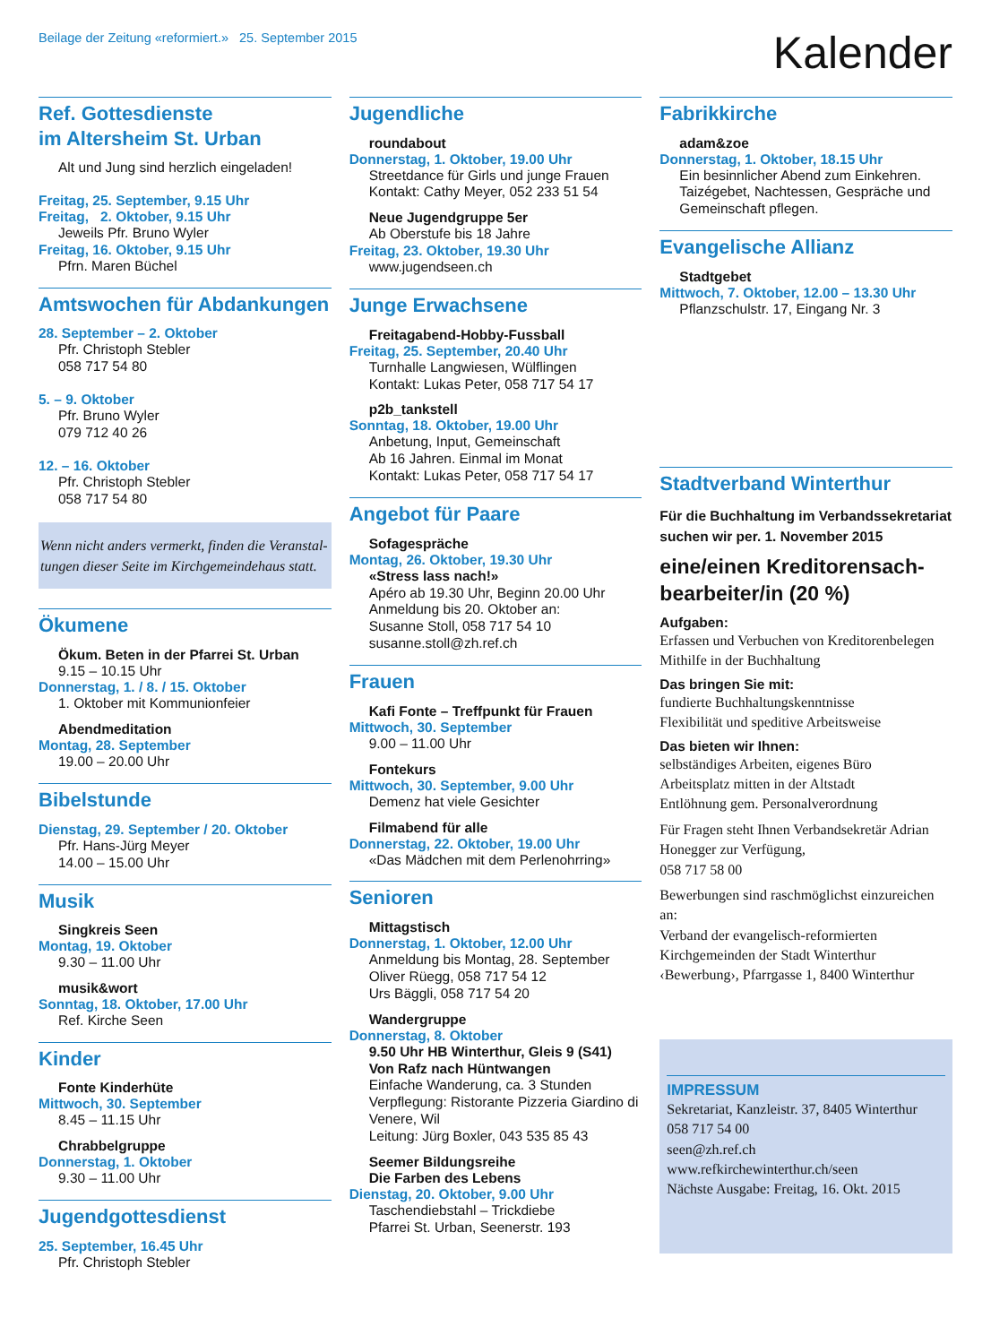Beilage der Zeitung «reformiert.» 25. September 2015
Kalender
Ref. Gottesdienste
im Altersheim St. Urban
Alt und Jung sind herzlich eingeladen!
Freitag, 25. September, 9.15 Uhr
Freitag, 2. Oktober, 9.15 Uhr
Jeweils Pfr. Bruno Wyler
Freitag, 16. Oktober, 9.15 Uhr
Pfrn. Maren Büchel
Amtswochen für Abdankungen
28. September – 2. Oktober
Pfr. Christoph Stebler
058 717 54 80
5. – 9. Oktober
Pfr. Bruno Wyler
079 712 40 26
12. – 16. Oktober
Pfr. Christoph Stebler
058 717 54 80
Wenn nicht anders vermerkt, finden die Veranstal­tungen dieser Seite im Kirchgemeindehaus statt.
Ökumene
Ökum. Beten in der Pfarrei St. Urban
9.15 – 10.15 Uhr
Donnerstag, 1. / 8. / 15. Oktober
1. Oktober mit Kommunionfeier
Abendmeditation
Montag, 28. September
19.00 – 20.00 Uhr
Bibelstunde
Dienstag, 29. September / 20. Oktober
Pfr. Hans-Jürg Meyer
14.00 – 15.00 Uhr
Musik
Singkreis Seen
Montag, 19. Oktober
9.30 – 11.00 Uhr
musik&wort
Sonntag, 18. Oktober, 17.00 Uhr
Ref. Kirche Seen
Kinder
Fonte Kinderhüte
Mittwoch, 30. September
8.45 – 11.15 Uhr
Chrabbelgruppe
Donnerstag, 1. Oktober
9.30 – 11.00 Uhr
Jugendgottesdienst
25. September, 16.45 Uhr
Pfr. Christoph Stebler
Jugendliche
roundabout
Donnerstag, 1. Oktober, 19.00 Uhr
Streetdance für Girls und junge Frauen
Kontakt: Cathy Meyer, 052 233 51 54
Neue Jugendgruppe 5er
Ab Oberstufe bis 18 Jahre
Freitag, 23. Oktober, 19.30 Uhr
www.jugendseen.ch
Junge Erwachsene
Freitagabend-Hobby-Fussball
Freitag, 25. September, 20.40 Uhr
Turnhalle Langwiesen, Wülflingen
Kontakt: Lukas Peter, 058 717 54 17
p2b_tankstell
Sonntag, 18. Oktober, 19.00 Uhr
Anbetung, Input, Gemeinschaft
Ab 16 Jahren. Einmal im Monat
Kontakt: Lukas Peter, 058 717 54 17
Angebot für Paare
Sofagespräche
Montag, 26. Oktober, 19.30 Uhr
«Stress lass nach!»
Apéro ab 19.30 Uhr, Beginn 20.00 Uhr
Anmeldung bis 20. Oktober an:
Susanne Stoll, 058 717 54 10
susanne.stoll@zh.ref.ch
Frauen
Kafi Fonte – Treffpunkt für Frauen
Mittwoch, 30. September
9.00 – 11.00 Uhr
Fontekurs
Mittwoch, 30. September, 9.00 Uhr
Demenz hat viele Gesichter
Filmabend für alle
Donnerstag, 22. Oktober, 19.00 Uhr
«Das Mädchen mit dem Perlenohrring»
Senioren
Mittagstisch
Donnerstag, 1. Oktober, 12.00 Uhr
Anmeldung bis Montag, 28. September
Oliver Rüegg, 058 717 54 12
Urs Bäggli, 058 717 54 20
Wandergruppe
Donnerstag, 8. Oktober
9.50 Uhr HB Winterthur, Gleis 9 (S41)
Von Rafz nach Hüntwangen
Einfache Wanderung, ca. 3 Stunden
Verpflegung: Ristorante Pizzeria Giardino di Venere, Wil
Leitung: Jürg Boxler, 043 535 85 43
Seemer Bildungsreihe
Die Farben des Lebens
Dienstag, 20. Oktober, 9.00 Uhr
Taschendiebstahl – Trickdiebe
Pfarrei St. Urban, Seenerstr. 193
Fabrikkirche
adam&zoe
Donnerstag, 1. Oktober, 18.15 Uhr
Ein besinnlicher Abend zum Einkehren. Taizégebet, Nachtessen, Gespräche und Gemeinschaft pflegen.
Evangelische Allianz
Stadtgebet
Mittwoch, 7. Oktober, 12.00 – 13.30 Uhr
Pflanzschulstr. 17, Eingang Nr. 3
Stadtverband Winterthur
Für die Buchhaltung im Verbandssekreta­riat suchen wir per. 1. November 2015
eine/einen Kreditorensach­bearbeiter/in (20 %)
Aufgaben:
Erfassen und Verbuchen von Kreditorenbelegen
Mithilfe in der Buchhaltung
Das bringen Sie mit:
fundierte Buchhaltungskenntnisse
Flexibilität und speditive Arbeitsweise
Das bieten wir Ihnen:
selbständiges Arbeiten, eigenes Büro
Arbeitsplatz mitten in der Altstadt
Entlöhnung gem. Personalverordnung
Für Fragen steht Ihnen Verbandsekretär Adrian Honegger zur Verfügung,
058 717 58 00
Bewerbungen sind raschmöglichst einzurei­chen an:
Verband der evangelisch-reformierten Kirchgemeinden der Stadt Winterthur ‹Bewerbung›, Pfarrgasse 1, 8400 Winterthur
IMPRESSUM
Sekretariat, Kanzleistr. 37, 8405 Winterthur
058 717 54 00
seen@zh.ref.ch
www.refkirchewinterthur.ch/seen
Nächste Ausgabe: Freitag, 16. Okt. 2015